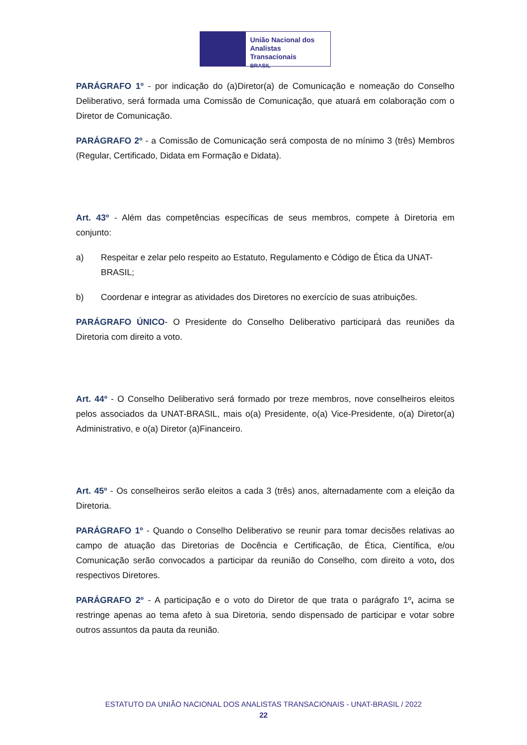União Nacional dos
Analistas Transacionais
BRASIL
PARÁGRAFO 1º - por indicação do (a)Diretor(a) de Comunicação e nomeação do Conselho Deliberativo, será formada uma Comissão de Comunicação, que atuará em colaboração com o Diretor de Comunicação.
PARÁGRAFO 2º - a Comissão de Comunicação será composta de no mínimo 3 (três) Membros (Regular, Certificado, Didata em Formação e Didata).
Art. 43º - Além das competências específicas de seus membros, compete à Diretoria em conjunto:
a) Respeitar e zelar pelo respeito ao Estatuto, Regulamento e Código de Ética da UNAT-BRASIL;
b) Coordenar e integrar as atividades dos Diretores no exercício de suas atribuições.
PARÁGRAFO ÚNICO- O Presidente do Conselho Deliberativo participará das reuniões da Diretoria com direito a voto.
Art. 44º - O Conselho Deliberativo será formado por treze membros, nove conselheiros eleitos pelos associados da UNAT-BRASIL, mais o(a) Presidente, o(a) Vice-Presidente, o(a) Diretor(a) Administrativo, e o(a) Diretor (a)Financeiro.
Art. 45º - Os conselheiros serão eleitos a cada 3 (três) anos, alternadamente com a eleição da Diretoria.
PARÁGRAFO 1º - Quando o Conselho Deliberativo se reunir para tomar decisões relativas ao campo de atuação das Diretorias de Docência e Certificação, de Ética, Científica, e/ou Comunicação serão convocados a participar da reunião do Conselho, com direito a voto, dos respectivos Diretores.
PARÁGRAFO 2º - A participação e o voto do Diretor de que trata o parágrafo 1º, acima se restringe apenas ao tema afeto à sua Diretoria, sendo dispensado de participar e votar sobre outros assuntos da pauta da reunião.
ESTATUTO DA UNIÃO NACIONAL DOS ANALISTAS TRANSACIONAIS - UNAT-BRASIL / 2022
22